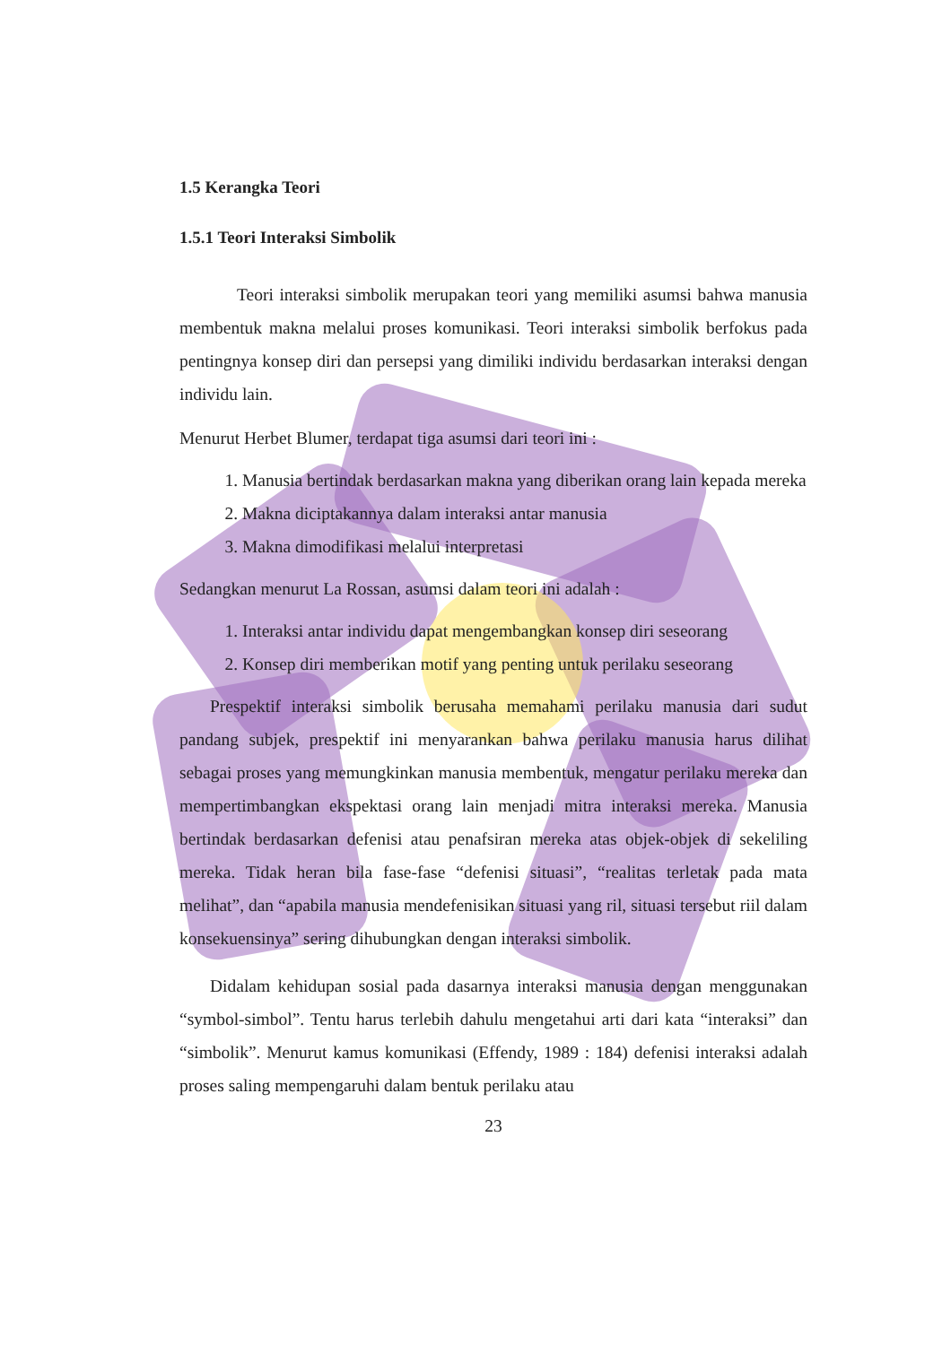1.5 Kerangka Teori
1.5.1 Teori Interaksi Simbolik
Teori interaksi simbolik merupakan teori yang memiliki asumsi bahwa manusia membentuk makna melalui proses komunikasi. Teori interaksi simbolik berfokus pada pentingnya konsep diri dan persepsi yang dimiliki individu berdasarkan interaksi dengan individu lain.
Menurut Herbet Blumer, terdapat tiga asumsi dari teori ini :
1. Manusia bertindak berdasarkan makna yang diberikan orang lain kepada mereka
2. Makna diciptakannya dalam interaksi antar manusia
3. Makna dimodifikasi melalui interpretasi
Sedangkan menurut La Rossan, asumsi dalam teori ini adalah :
1. Interaksi antar individu dapat mengembangkan konsep diri seseorang
2. Konsep diri memberikan motif yang penting untuk perilaku seseorang
Prespektif interaksi simbolik berusaha memahami perilaku manusia dari sudut pandang subjek, prespektif ini menyarankan bahwa perilaku manusia harus dilihat sebagai proses yang memungkinkan manusia membentuk, mengatur perilaku mereka dan mempertimbangkan ekspektasi orang lain menjadi mitra interaksi mereka. Manusia bertindak berdasarkan defenisi atau penafsiran mereka atas objek-objek di sekeliling mereka. Tidak heran bila fase-fase “defenisi situasi”, “realitas terletak pada mata melihat”, dan “apabila manusia mendefenisikan situasi yang ril, situasi tersebut riil dalam konsekuensinya” sering dihubungkan dengan interaksi simbolik.
Didalam kehidupan sosial pada dasarnya interaksi manusia dengan menggunakan “symbol-simbol”. Tentu harus terlebih dahulu mengetahui arti dari kata “interaksi” dan “simbolik”. Menurut kamus komunikasi (Effendy, 1989 : 184) defenisi interaksi adalah proses saling mempengaruhi dalam bentuk perilaku atau
23